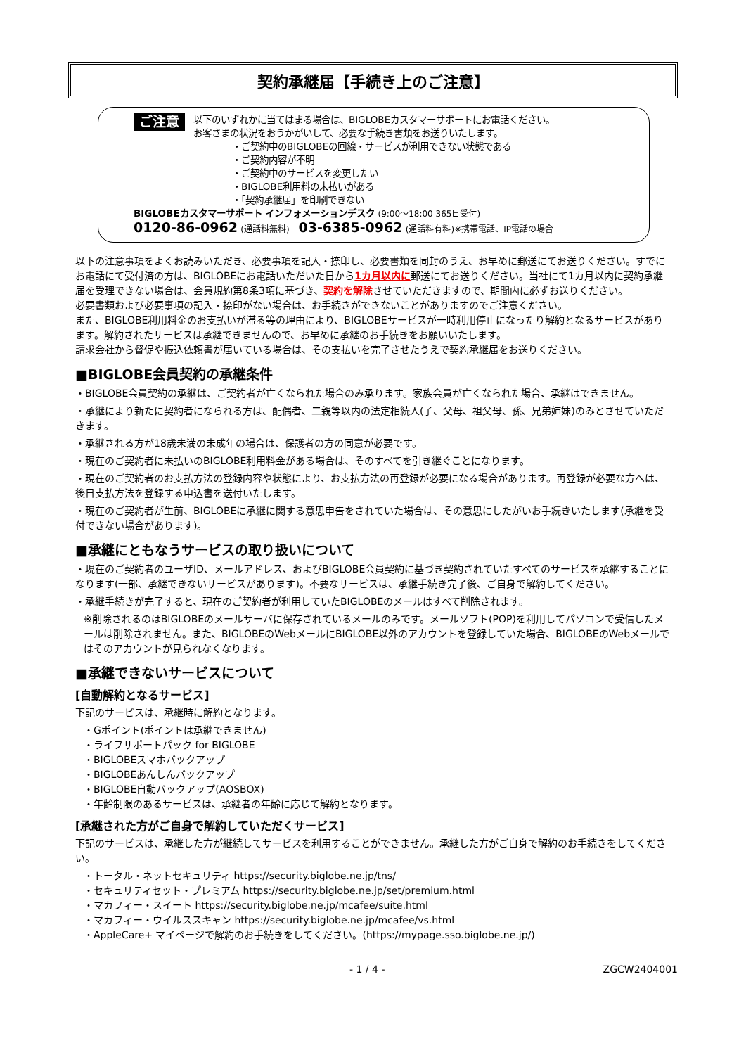契約承継届【手続き上のご注意】
ご注意
以下のいずれかに当てはまる場合は、BIGLOBEカスタマーサポートにお電話ください。
お客さまの状況をおうかがいして、必要な手続き書類をお送りいたします。
・ご契約中のBIGLOBEの回線・サービスが利用できない状態である
・ご契約内容が不明
・ご契約中のサービスを変更したい
・BIGLOBE利用料の未払いがある
・「契約承継届」を印刷できない
BIGLOBEカスタマーサポート インフォメーションデスク (9:00～18:00 365日受付)
0120-86-0962 (通話料無料) 03-6385-0962 (通話料有料)※携帯電話、IP電話の場合
以下の注意事項をよくお読みいただき、必要事項を記入・捺印し、必要書類を同封のうえ、お早めに郵送にてお送りください。すでにお電話にて受付済の方は、BIGLOBEにお電話いただいた日から1カ月以内に郵送にてお送りください。当社にて1カ月以内に契約承継届を受理できない場合は、会員規約第8条3項に基づき、契約を解除させていただきますので、期間内に必ずお送りください。
必要書類および必要事項の記入・捺印がない場合は、お手続きができないことがありますのでご注意ください。
また、BIGLOBE利用料金のお支払いが滞る等の理由により、BIGLOBEサービスが一時利用停止になったり解約となるサービスがあります。解約されたサービスは承継できませんので、お早めに承継のお手続きをお願いいたします。
請求会社から督促や振込依頼書が届いている場合は、その支払いを完了させたうえで契約承継届をお送りください。
■BIGLOBE会員契約の承継条件
・BIGLOBE会員契約の承継は、ご契約者が亡くなられた場合のみ承ります。家族会員が亡くなられた場合、承継はできません。
・承継により新たに契約者になられる方は、配偶者、二親等以内の法定相続人(子、父母、祖父母、孫、兄弟姉妹)のみとさせていただきます。
・承継される方が18歳未満の未成年の場合は、保護者の方の同意が必要です。
・現在のご契約者に未払いのBIGLOBE利用料金がある場合は、そのすべてを引き継ぐことになります。
・現在のご契約者のお支払方法の登録内容や状態により、お支払方法の再登録が必要になる場合があります。再登録が必要な方へは、後日支払方法を登録する申込書を送付いたします。
・現在のご契約者が生前、BIGLOBEに承継に関する意思申告をされていた場合は、その意思にしたがいお手続きいたします(承継を受付できない場合があります)。
■承継にともなうサービスの取り扱いについて
・現在のご契約者のユーザID、メールアドレス、およびBIGLOBE会員契約に基づき契約されていたすべてのサービスを承継することになります(一部、承継できないサービスがあります)。不要なサービスは、承継手続き完了後、ご自身で解約してください。
・承継手続きが完了すると、現在のご契約者が利用していたBIGLOBEのメールはすべて削除されます。
※削除されるのはBIGLOBEのメールサーバに保存されているメールのみです。メールソフト(POP)を利用してパソコンで受信したメールは削除されません。また、BIGLOBEのWebメールにBIGLOBE以外のアカウントを登録していた場合、BIGLOBEのWebメールではそのアカウントが見られなくなります。
■承継できないサービスについて
[自動解約となるサービス]
下記のサービスは、承継時に解約となります。
・Gポイント(ポイントは承継できません)
・ライフサポートパック for BIGLOBE
・BIGLOBEスマホバックアップ
・BIGLOBEあんしんバックアップ
・BIGLOBE自動バックアップ(AOSBOX)
・年齢制限のあるサービスは、承継者の年齢に応じて解約となります。
[承継された方がご自身で解約していただくサービス]
下記のサービスは、承継した方が継続してサービスを利用することができません。承継した方がご自身で解約のお手続きをしてください。
・トータル・ネットセキュリティ https://security.biglobe.ne.jp/tns/
・セキュリティセット・プレミアム https://security.biglobe.ne.jp/set/premium.html
・マカフィー・スイート https://security.biglobe.ne.jp/mcafee/suite.html
・マカフィー・ウイルススキャン https://security.biglobe.ne.jp/mcafee/vs.html
・AppleCare+ マイページで解約のお手続きをしてください。(https://mypage.sso.biglobe.ne.jp/)
- 1 / 4 - ZGCW2404001